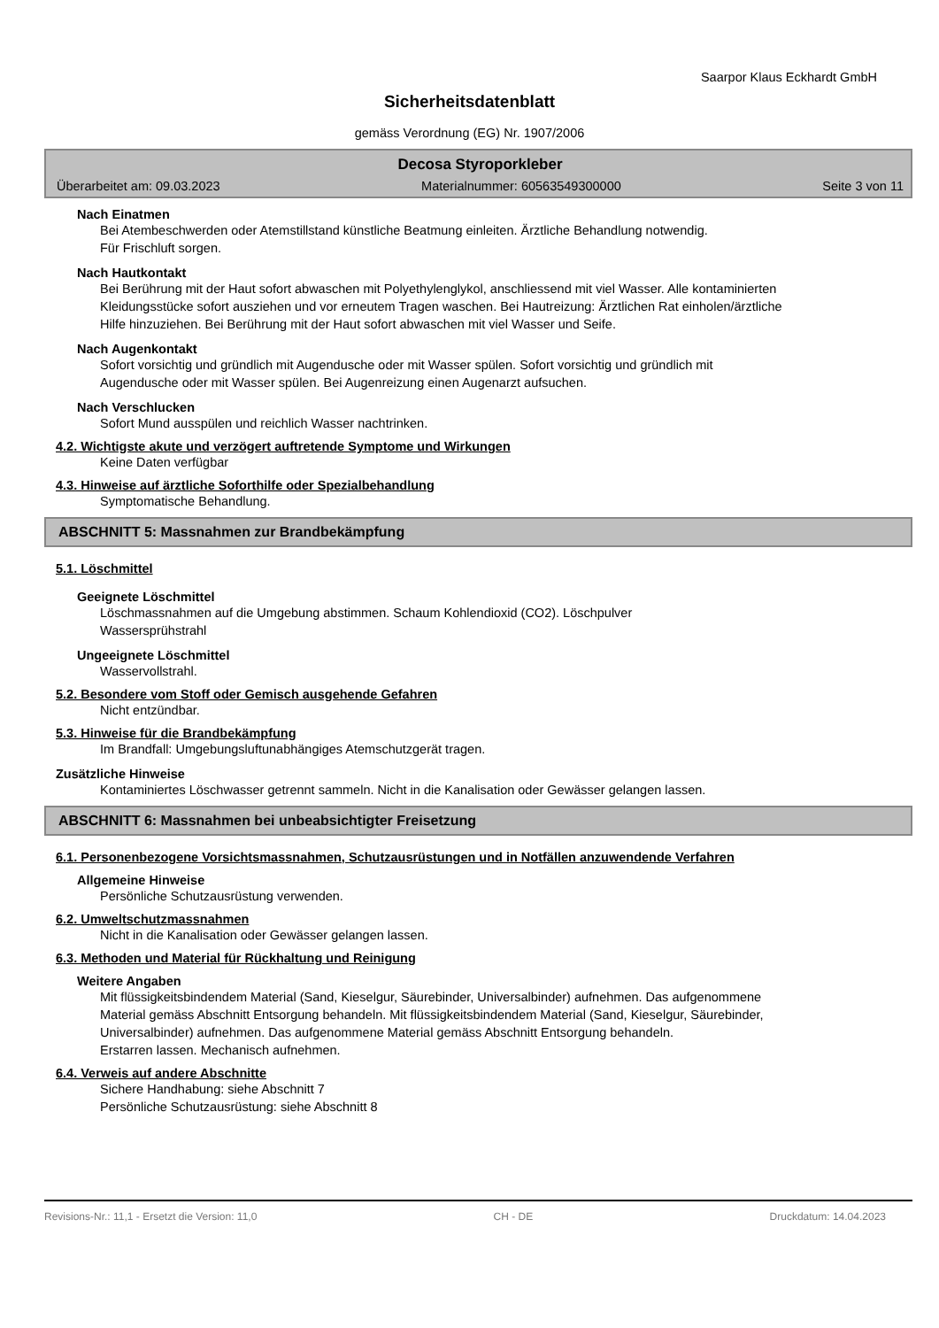Saarpor Klaus Eckhardt GmbH
Sicherheitsdatenblatt
gemäss Verordnung (EG) Nr. 1907/2006
Decosa Styroporkleber
Überarbeitet am: 09.03.2023 Materialnummer: 60563549300000 Seite 3 von 11
Nach Einatmen
Bei Atembeschwerden oder Atemstillstand künstliche Beatmung einleiten. Ärztliche Behandlung notwendig.
Für Frischluft sorgen.
Nach Hautkontakt
Bei Berührung mit der Haut sofort abwaschen mit Polyethylenglykol, anschliessend mit viel Wasser. Alle kontaminierten Kleidungsstücke sofort ausziehen und vor erneutem Tragen waschen. Bei Hautreizung: Ärztlichen Rat einholen/ärztliche Hilfe hinzuziehen. Bei Berührung mit der Haut sofort abwaschen mit viel Wasser und Seife.
Nach Augenkontakt
Sofort vorsichtig und gründlich mit Augendusche oder mit Wasser spülen. Sofort vorsichtig und gründlich mit Augendusche oder mit Wasser spülen. Bei Augenreizung einen Augenarzt aufsuchen.
Nach Verschlucken
Sofort Mund ausspülen und reichlich Wasser nachtrinken.
4.2. Wichtigste akute und verzögert auftretende Symptome und Wirkungen
Keine Daten verfügbar
4.3. Hinweise auf ärztliche Soforthilfe oder Spezialbehandlung
Symptomatische Behandlung.
ABSCHNITT 5: Massnahmen zur Brandbekämpfung
5.1. Löschmittel
Geeignete Löschmittel
Löschmassnahmen auf die Umgebung abstimmen. Schaum Kohlendioxid (CO2). Löschpulver
Wassersprühstrahl
Ungeeignete Löschmittel
Wasservollstrahl.
5.2. Besondere vom Stoff oder Gemisch ausgehende Gefahren
Nicht entzündbar.
5.3. Hinweise für die Brandbekämpfung
Im Brandfall: Umgebungsluftunabhängiges Atemschutzgerät tragen.
Zusätzliche Hinweise
Kontaminiertes Löschwasser getrennt sammeln. Nicht in die Kanalisation oder Gewässer gelangen lassen.
ABSCHNITT 6: Massnahmen bei unbeabsichtigter Freisetzung
6.1. Personenbezogene Vorsichtsmassnahmen, Schutzausrüstungen und in Notfällen anzuwendende Verfahren
Allgemeine Hinweise
Persönliche Schutzausrüstung verwenden.
6.2. Umweltschutzmassnahmen
Nicht in die Kanalisation oder Gewässer gelangen lassen.
6.3. Methoden und Material für Rückhaltung und Reinigung
Weitere Angaben
Mit flüssigkeitsbindendem Material (Sand, Kieselgur, Säurebinder, Universalbinder) aufnehmen. Das aufgenommene Material gemäss Abschnitt Entsorgung behandeln. Mit flüssigkeitsbindendem Material (Sand, Kieselgur, Säurebinder, Universalbinder) aufnehmen. Das aufgenommene Material gemäss Abschnitt Entsorgung behandeln.
Erstarren lassen. Mechanisch aufnehmen.
6.4. Verweis auf andere Abschnitte
Sichere Handhabung: siehe Abschnitt 7
Persönliche Schutzausrüstung: siehe Abschnitt 8
Revisions-Nr.: 11,1 - Ersetzt die Version: 11,0 CH - DE Druckdatum: 14.04.2023